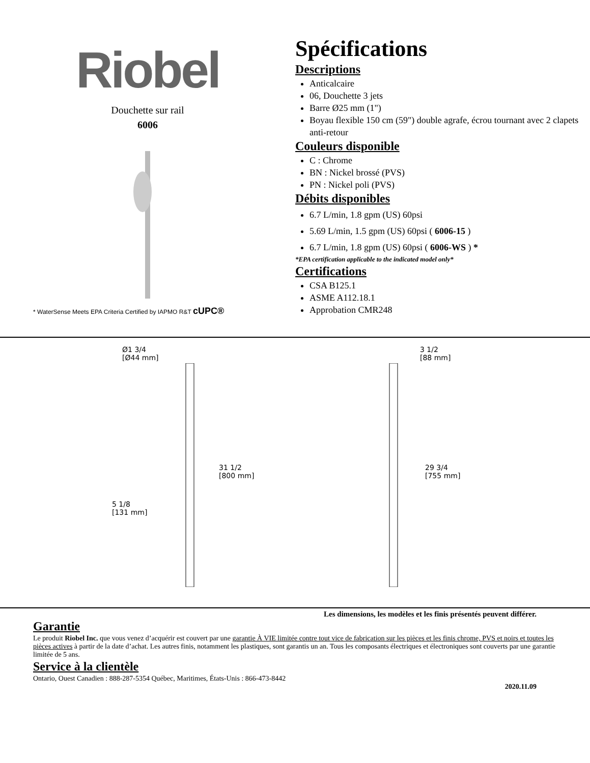Riobel
Douchette sur rail
6006
* WaterSense Meets EPA Criteria Certified by IAPMO R&T cUPC®
Spécifications
Descriptions
Anticalcaire
06, Douchette 3 jets
Barre Ø25 mm (1")
Boyau flexible 150 cm (59") double agrafe, écrou tournant avec 2 clapets anti-retour
Couleurs disponible
C : Chrome
BN : Nickel brossé (PVS)
PN : Nickel poli (PVS)
Débits disponibles
6.7 L/min, 1.8 gpm (US) 60psi
5.69 L/min, 1.5 gpm (US) 60psi ( 6006-15 )
6.7 L/min, 1.8 gpm (US) 60psi ( 6006-WS ) *
*EPA certification applicable to the indicated model only*
Certifications
CSA B125.1
ASME A112.18.1
Approbation CMR248
Ø1 3/4
[Ø44 mm]
31 1/2
[800 mm]
5 1/8
[131 mm]
3 1/2
[88 mm]
29 3/4
[755 mm]
Les dimensions, les modèles et les finis présentés peuvent différer.
Garantie
Le produit Riobel Inc. que vous venez d’acquérir est couvert par une garantie À VIE limitée contre tout vice de fabrication sur les pièces et les finis chrome, PVS et noirs et toutes les pièces actives à partir de la date d’achat. Les autres finis, notamment les plastiques, sont garantis un an. Tous les composants électriques et électroniques sont couverts par une garantie limitée de 5 ans.
Service à la clientèle
Ontario, Ouest Canadien : 888-287-5354 Québec, Maritimes, États-Unis : 866-473-8442
2020.11.09